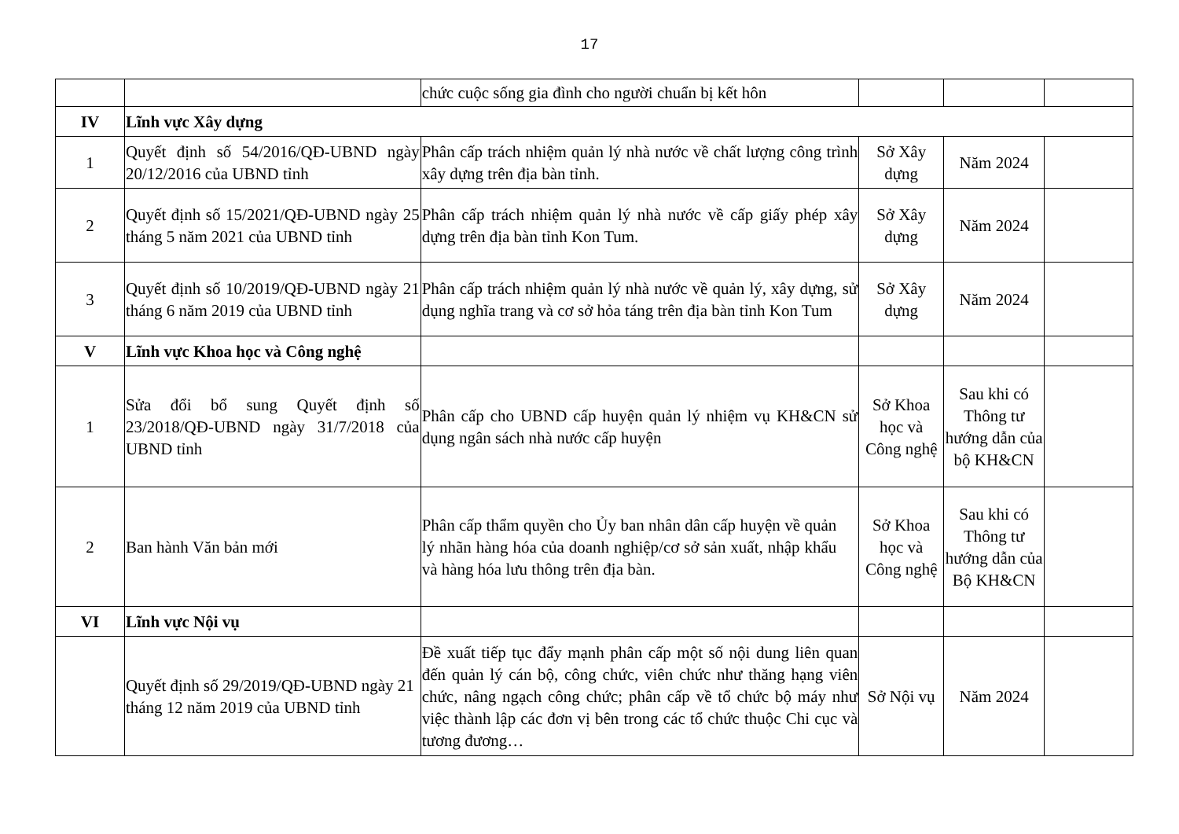17
| | | chức cuộc sống gia đình cho người chuẩn bị kết hôn | | | |
| IV | Lĩnh vực Xây dựng | | | | |
| 1 | Quyết định số 54/2016/QĐ-UBND ngày 20/12/2016 của UBND tỉnh | Phân cấp trách nhiệm quản lý nhà nước về chất lượng công trình xây dựng trên địa bàn tỉnh. | Sở Xây dựng | Năm 2024 | |
| 2 | Quyết định số 15/2021/QĐ-UBND ngày 25 tháng 5 năm 2021 của UBND tỉnh | Phân cấp trách nhiệm quản lý nhà nước về cấp giấy phép xây dựng trên địa bàn tỉnh Kon Tum. | Sở Xây dựng | Năm 2024 | |
| 3 | Quyết định số 10/2019/QĐ-UBND ngày 21 tháng 6 năm 2019 của UBND tỉnh | Phân cấp trách nhiệm quản lý nhà nước về quản lý, xây dựng, sử dụng nghĩa trang và cơ sở hỏa táng trên địa bàn tỉnh Kon Tum | Sở Xây dựng | Năm 2024 | |
| V | Lĩnh vực Khoa học và Công nghệ | | | | |
| 1 | Sửa đổi bổ sung Quyết định số 23/2018/QĐ-UBND ngày 31/7/2018 của UBND tỉnh | Phân cấp cho UBND cấp huyện quản lý nhiệm vụ KH&CN sử dụng ngân sách nhà nước cấp huyện | Sở Khoa học và Công nghệ | Sau khi có Thông tư hướng dẫn của bộ KH&CN | |
| 2 | Ban hành Văn bản mới | Phân cấp thẩm quyền cho Ủy ban nhân dân cấp huyện về quản lý nhãn hàng hóa của doanh nghiệp/cơ sở sản xuất, nhập khẩu và hàng hóa lưu thông trên địa bàn. | Sở Khoa học và Công nghệ | Sau khi có Thông tư hướng dẫn của Bộ KH&CN | |
| VI | Lĩnh vực Nội vụ | | | | |
| | Quyết định số 29/2019/QĐ-UBND ngày 21 tháng 12 năm 2019 của UBND tỉnh | Đề xuất tiếp tục đẩy mạnh phân cấp một số nội dung liên quan đến quản lý cán bộ, công chức, viên chức như thăng hạng viên chức, nâng ngạch công chức; phân cấp về tổ chức bộ máy như việc thành lập các đơn vị bên trong các tổ chức thuộc Chi cục và tương đương… | Sở Nội vụ | Năm 2024 | |